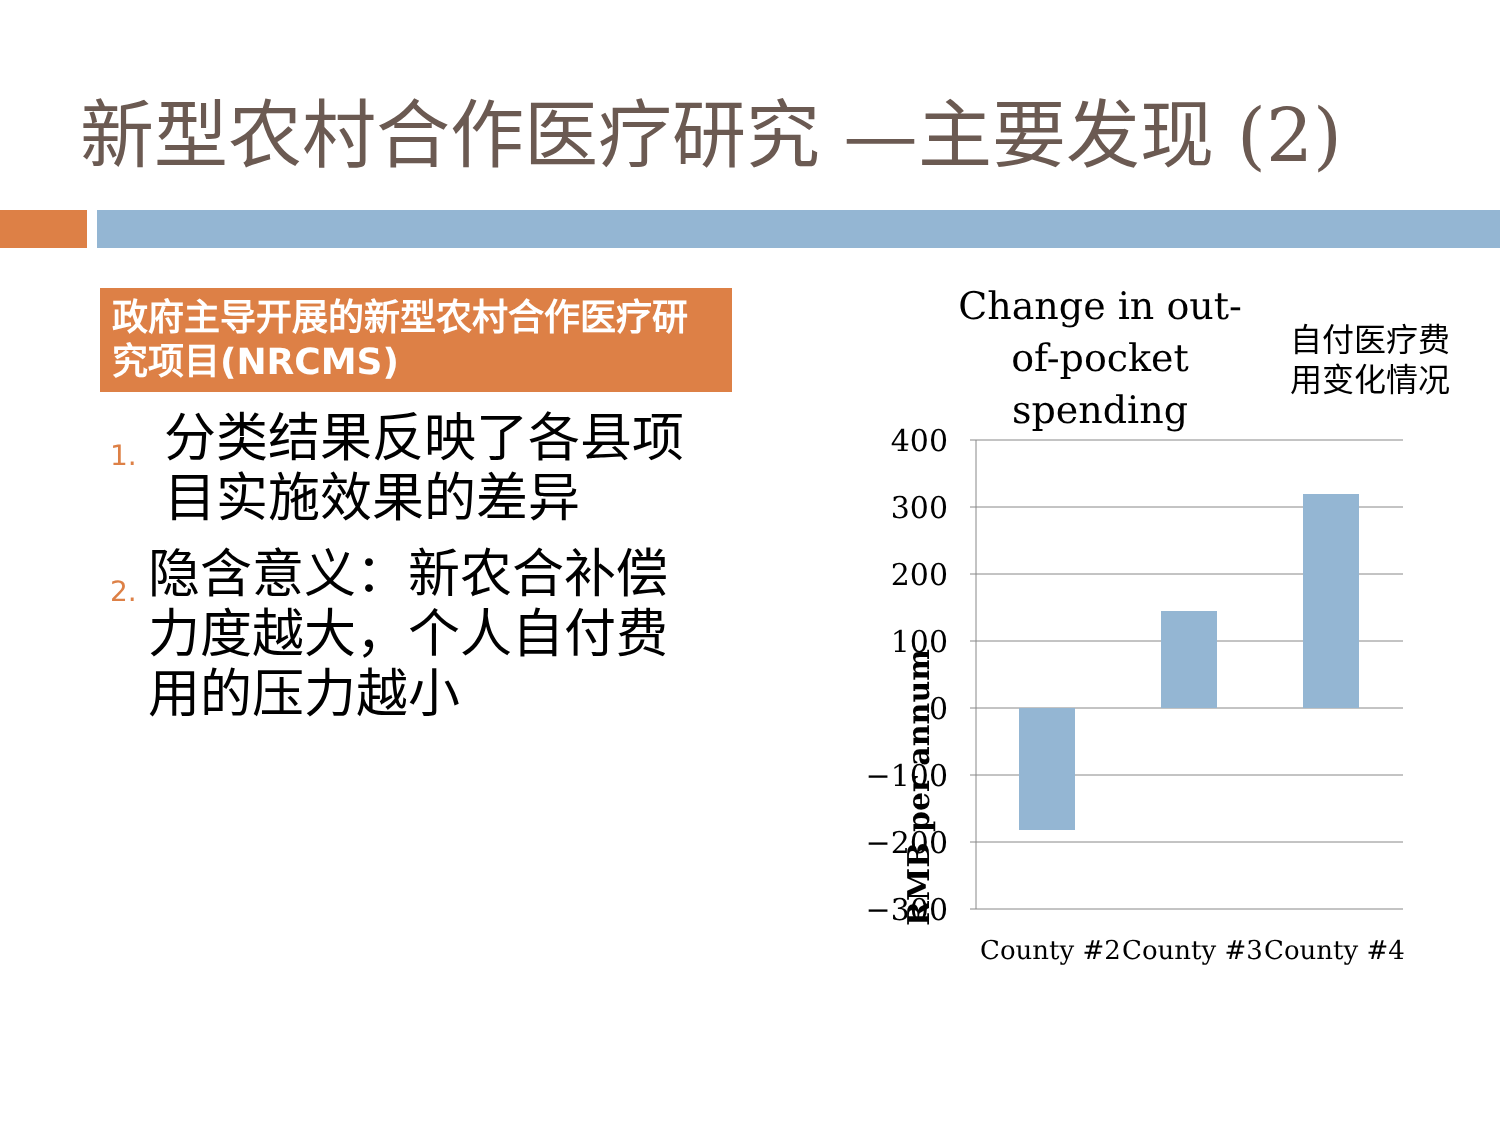新型农村合作医疗研究 —主要发现 (2)
政府主导开展的新型农村合作医疗研究项目(NRCMS)
1.
分类结果反映了各县项目实施效果的差异
2.
隐含意义：新农合补偿力度越大，个人自付费用的压力越小
Change in out-of-pocket spending
自付医疗费
用变化情况
RMB per annum
400
300
200
100
0
−100
−200
−300
County #2 County #3 County #4